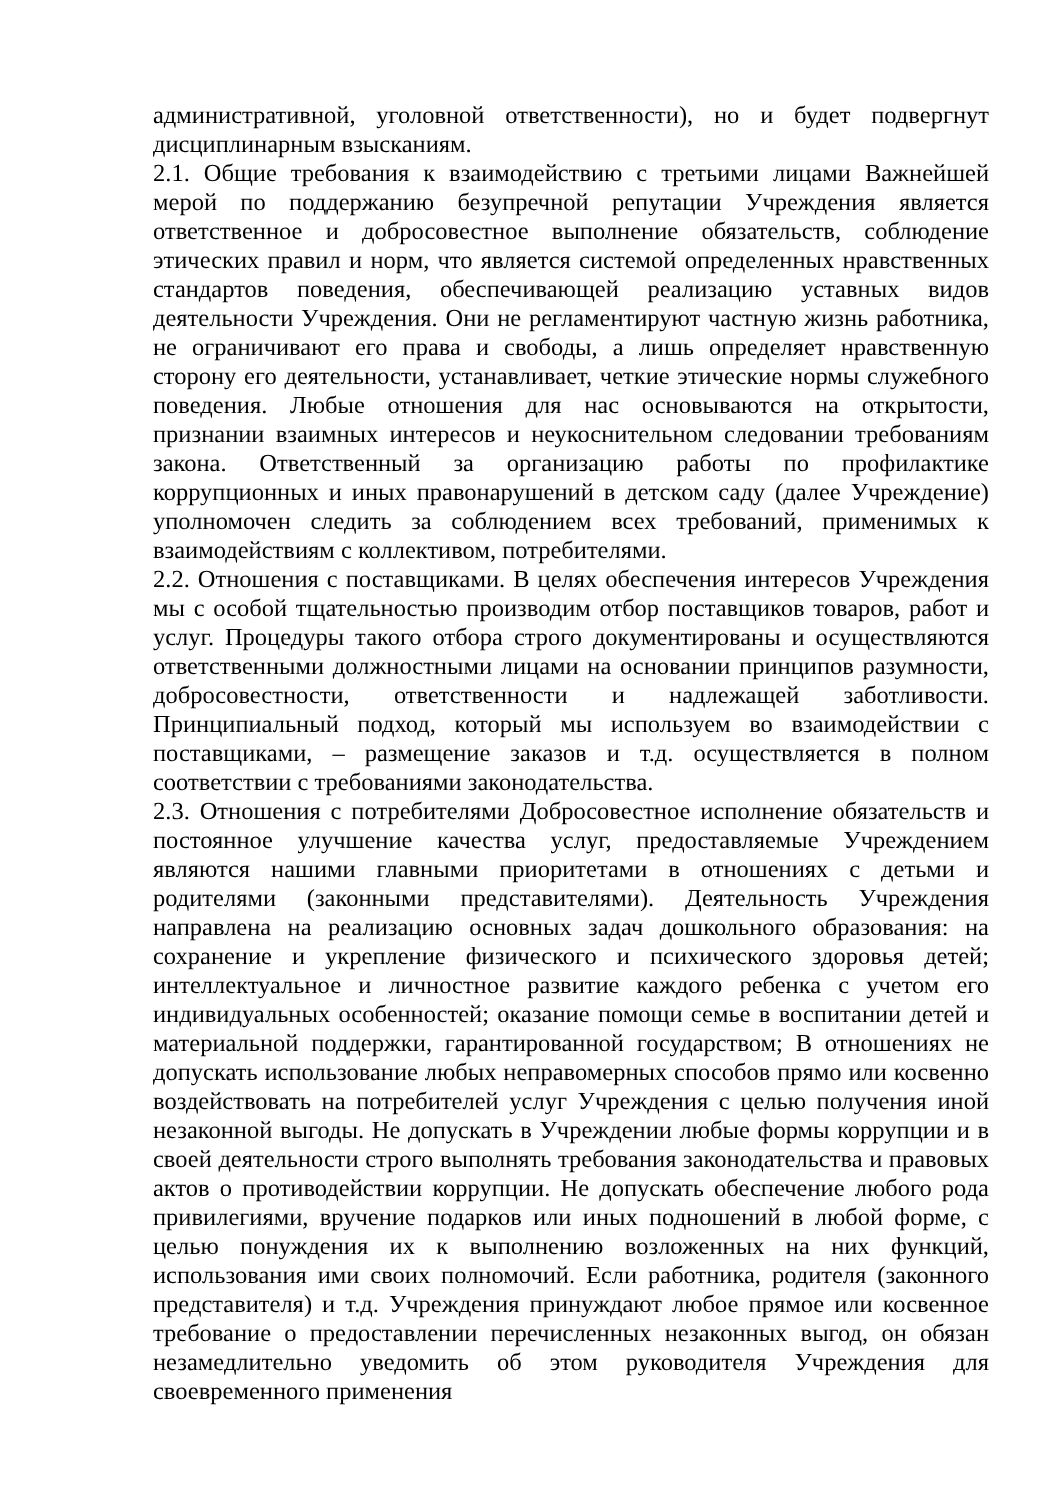административной, уголовной ответственности), но и будет подвергнут дисциплинарным взысканиям.
2.1. Общие требования к взаимодействию с третьими лицами Важнейшей мерой по поддержанию безупречной репутации Учреждения является ответственное и добросовестное выполнение обязательств, соблюдение этических правил и норм, что является системой определенных нравственных стандартов поведения, обеспечивающей реализацию уставных видов деятельности Учреждения. Они не регламентируют частную жизнь работника, не ограничивают его права и свободы, а лишь определяет нравственную сторону его деятельности, устанавливает, четкие этические нормы служебного поведения. Любые отношения для нас основываются на открытости, признании взаимных интересов и неукоснительном следовании требованиям закона. Ответственный за организацию работы по профилактике коррупционных и иных правонарушений в детском саду (далее Учреждение) уполномочен следить за соблюдением всех требований, применимых к взаимодействиям с коллективом, потребителями.
2.2. Отношения с поставщиками. В целях обеспечения интересов Учреждения мы с особой тщательностью производим отбор поставщиков товаров, работ и услуг. Процедуры такого отбора строго документированы и осуществляются ответственными должностными лицами на основании принципов разумности, добросовестности, ответственности и надлежащей заботливости. Принципиальный подход, который мы используем во взаимодействии с поставщиками, – размещение заказов и т.д. осуществляется в полном соответствии с требованиями законодательства.
2.3. Отношения с потребителями Добросовестное исполнение обязательств и постоянное улучшение качества услуг, предоставляемые Учреждением являются нашими главными приоритетами в отношениях с детьми и родителями (законными представителями). Деятельность Учреждения направлена на реализацию основных задач дошкольного образования: на сохранение и укрепление физического и психического здоровья детей; интеллектуальное и личностное развитие каждого ребенка с учетом его индивидуальных особенностей; оказание помощи семье в воспитании детей и материальной поддержки, гарантированной государством; В отношениях не допускать использование любых неправомерных способов прямо или косвенно воздействовать на потребителей услуг Учреждения с целью получения иной незаконной выгоды. Не допускать в Учреждении любые формы коррупции и в своей деятельности строго выполнять требования законодательства и правовых актов о противодействии коррупции. Не допускать обеспечение любого рода привилегиями, вручение подарков или иных подношений в любой форме, с целью понуждения их к выполнению возложенных на них функций, использования ими своих полномочий. Если работника, родителя (законного представителя) и т.д. Учреждения принуждают любое прямое или косвенное требование о предоставлении перечисленных незаконных выгод, он обязан незамедлительно уведомить об этом руководителя Учреждения для своевременного применения